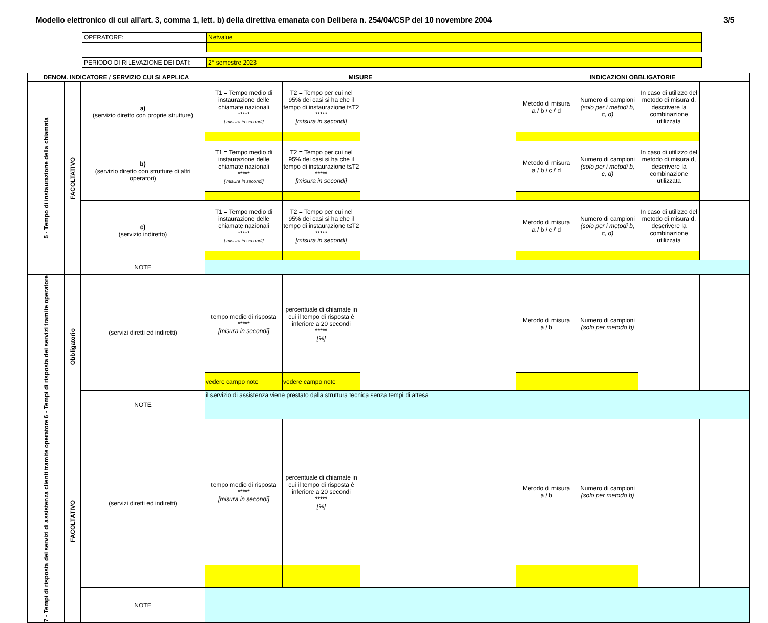Modello elettronico di cui all'art. 3, comma 1, lett. b) della direttiva emanata con Delibera n. 254/04/CSP del 10 novembre 2004 3/5
| OPERATORE: | Netvalue |
| PERIODO DI RILEVAZIONE DEI DATI: | 2° semestre 2023 |
| DENOM. INDICATORE / SERVIZIO CUI SI APPLICA | | | MISURE | | | | INDICAZIONI OBBLIGATORIE | | | |
| --- | --- | --- | --- | --- | --- | --- | --- | --- | --- | --- |
| 5 - Tempo di instaurazione della chiamata | FACOLTATIVO | a) (servizio diretto con proprie strutture) | T1 = Tempo medio di instaurazione delle chiamate nazionali ***** [ misura in secondi] | T2 = Tempo per cui nel 95% dei casi si ha che il tempo di instaurazione t≤T2 ***** [misura in secondi] | | | Metodo di misura a / b / c / d | Numero di campioni (solo per i metodi b, c, d) | In caso di utilizzo del metodo di misura d, descrivere la combinazione utilizzata | |
| | | b) (servizio diretto con strutture di altri operatori) | T1 = Tempo medio di instaurazione delle chiamate nazionali ***** [ misura in secondi] | T2 = Tempo per cui nel 95% dei casi si ha che il tempo di instaurazione t≤T2 ***** [misura in secondi] | | | Metodo di misura a / b / c / d | Numero di campioni (solo per i metodi b, c, d) | In caso di utilizzo del metodo di misura d, descrivere la combinazione utilizzata | |
| | | c) (servizio indiretto) | T1 = Tempo medio di instaurazione delle chiamate nazionali ***** [ misura in secondi] | T2 = Tempo per cui nel 95% dei casi si ha che il tempo di instaurazione t≤T2 ***** [misura in secondi] | | | Metodo di misura a / b / c / d | Numero di campioni (solo per i metodi b, c, d) | In caso di utilizzo del metodo di misura d, descrivere la combinazione utilizzata | |
| | | NOTE | | | | | | | | |
| 6 - Tempi di risposta dei servizi tramite operatore | Obbligatorio | (servizi diretti ed indiretti) | tempo medio di risposta ***** [misura in secondi] | percentuale di chiamate in cui il tempo di risposta è inferiore a 20 secondi ***** [%] | | | Metodo di misura a / b | Numero di campioni (solo per metodo b) | | |
| | | | vedere campo note | vedere campo note | | | | | | |
| | | NOTE | il servizio di assistenza viene prestato dalla struttura tecnica senza tempi di attesa | | | | | | | |
| 7 - Tempi di risposta dei servizi di assistenza clienti tramite operatore | FACOLTATIVO | (servizi diretti ed indiretti) | tempo medio di risposta ***** [misura in secondi] | percentuale di chiamate in cui il tempo di risposta è inferiore a 20 secondi ***** [%] | | | Metodo di misura a / b | Numero di campioni (solo per metodo b) | | |
| | | NOTE | | | | | | | | |